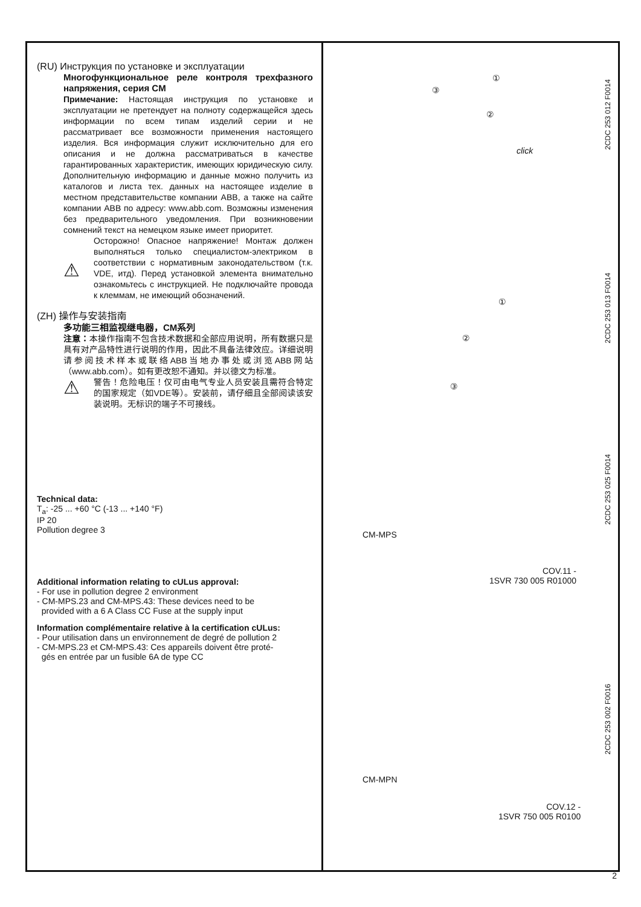(RU) Инструкция по установке и эксплуатации
Многофункциональное реле контроля трехфазного напряжения, серия CM
Примечание: Настоящая инструкция по установке и эксплуатации не претендует на полноту содержащейся здесь информации по всем типам изделий серии и не рассматривает все возможности применения настоящего изделия. Вся информация служит исключительно для его описания и не должна рассматриваться в качестве гарантированных характеристик, имеющих юридическую силу. Дополнительную информацию и данные можно получить из каталогов и листа тех. данных на настоящее изделие в местном представительстве компании ABB, а также на сайте компании ABB по адресу: www.abb.com. Возможны изменения без предварительного уведомления. При возникновении сомнений текст на немецком языке имеет приоритет.
⚠
Осторожно! Опасное напряжение! Монтаж должен выполняться только специалистом-электриком в соответствии с нормативным законодательством (т.к. VDE, итд). Перед установкой элемента внимательно ознакомьтесь с инструкцией. Не подключайте провода к клеммам, не имеющий обозначений.
(ZH) 操作与安装指南
多功能三相监视继电器，CM系列
注意：本操作指南不包含技术数据和全部应用说明，所有数据只是具有对产品特性进行说明的作用，因此不具备法律效应。详细说明请参阅技术样本或联络ABB当地办事处或浏览ABB网站（www.abb.com）。如有更改恕不通知。并以德文为标准。
⚠
警告！危险电压！仅可由电气专业人员安装且需符合特定的国家规定（如VDE等）。安装前，请仔细且全部阅读该安装说明。无标识的端子不可接线。
Technical data:
T<sub>a</sub>: -25 ... +60 °C (-13 ... +140 °F)
IP 20
Pollution degree 3
Additional information relating to cULus approval:
- For use in pollution degree 2 environment
- CM-MPS.23 and CM-MPS.43: These devices need to be
provided with a 6 A Class CC Fuse at the supply input
Information complémentaire relative à la certification cULus:
- Pour utilisation dans un environnement de degré de pollution 2
- CM-MPS.23 et CM-MPS.43: Ces appareils doivent être proté-
gés en entrée par un fusible 6A de type CC
2CDC 253 012 F0014
①
③
②
click
2CDC 253 013 F0014
①
②
③
2CDC 253 025 F0014
CM-MPS
COV.11 -
1SVR 730 005 R01000
2CDC 253 002 F0016
CM-MPN
COV.12 -
1SVR 750 005 R0100
2